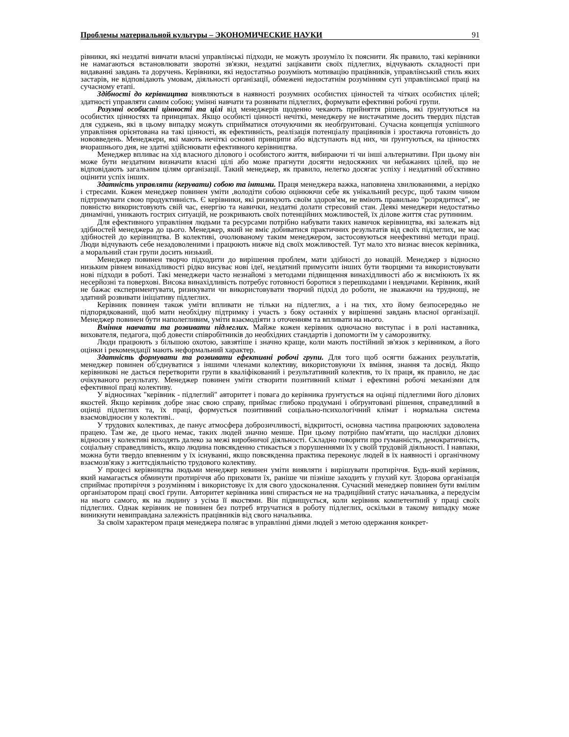Проблемы материальной культуры – ЭКОНОМИЧЕСКИЕ НАУКИ 91
рівники, які нездатні вивчати власні управлінські підходи, не можуть зрозуміло їх пояснити. Як правило, такі керівники не намагаються встановлювати зворотні зв'язки, нездатні зацікавити своїх підлеглих, відчувають складності при видаванні завдань та доручень. Керівники, які недостатньо розуміють мотивацію працівників, управлінський стиль яких застарів, не відповідають умовам, діяльності організації, обмежені недостатнім розумінням суті управлінської праці на сучасному етапі.
Здібності до керівництва виявляються в наявності розумних особистих цінностей та чітких особистих цілей; здатності управляти самим собою; умінні навчати та розвивати підлеглих, формувати ефективні робочі групи.
Розумні особисті цінності та цілі від менеджерів щоденно чекають прийняття рішень, які ґрунтуються на особистих цінностях та принципах. Якщо особисті цінності нечіткі, менеджеру не вистачатиме досить твердих підстав для суджень, які в цьому випадку можуть сприйматися оточуючими як необґрунтовані. Сучасна концепція успішного управління орієнтована на такі цінності, як ефективність, реалізація потенціалу працівників і зростаюча готовність до нововведень. Менеджери, які мають нечіткі основні принципи або відступають від них, чи ґрунтуються, на цінностях вчорашнього дня, не здатні здійснювати ефективного керівництва.
Менеджер впливає на хід власного ділового і особистого життя, вибираючи ті чи інші альтернативи. При цьому він може бути нездатним визначати власні цілі або може прагнути досягти недосяжних чи небажаних цілей, що не відповідають загальним цілям організації. Такий менеджер, як правило, нелегко досягає успіху і нездатний об'єктивно оцінити успіх інших.
Здатність управляти (керувати) собою та інтими. Праця менеджера важка, наповнена хвилюваннями, а нерідко і стресами. Кожен менеджер повинен уміти ,володіти собою оцінюючи себе як унікальний ресурс, щоб таким чином підтримувати свою продуктивність. Є керівники, які ризикують своїм здоров'ям, не вміють правильно "розрядитися", не повністю використовують свій час, енергію та навички, нездатні долати стресовий стан. Деякі менеджери недостатньо динамічні, уникають гострих ситуацій, не розкривають своїх потенційних можливостей, їх ділове життя стає рутинним.
Для ефективного управління людьми та ресурсами потрібно набувати таких навичок керівництва, які залежать від здібностей менеджера до цього. Менеджер, який не вміє добиватися практичних результатів від своїх підлеглих, не має здібностей до керівництва. В колективі, очолюваному таким менеджером, застосовуються неефективні методи праці. Люди відчувають себе незадоволеними і працюють нижче від своїх можливостей. Тут мало хто визнає внесок керівника, а моральний стан групи досить низький.
Менеджер повинен творчо підходити до вирішення проблем, мати здібності до новацій. Менеджер з відносно низьким рівнем винахідливості рідко висуває нові ідеї, нездатний примусити інших бути творцями та використовувати нові підходи в роботі. Такі менеджери часто незнайомі з методами підвищення винахідливості або ж висміюють їх як несерйозні та поверхові. Висока винахідливість потребує готовності боротися з перешкодами і невдачами. Керівник, який не бажає експериментувати, ризикувати чи використовувати творчий підхід до роботи, не зважаючи на труднощі, не здатний розвивати ініціативу підлеглих.
Керівник повинен також уміти впливати не тільки на підлеглих, а і на тих, хто йому безпосередньо не підпорядкований, щоб мати необхідну підтримку і участь з боку останніх у вирішенні завдань власної організації. Менеджер повинен бути наполегливим, уміти взаємодіяти з оточенням та впливати на нього.
Вміння навчати та розвивати підлеглих. Майже кожен керівник одночасно виступає і в ролі наставника, вихователя, педагога, щоб довести співробітників до необхідних стандартів і допомогти їм у саморозвитку.
Люди працюють з більшою охотою, завзятіше і значно краще, коли мають постійний зв'язок з керівником, а його оцінки і рекомендації мають неформальний характер.
Здатність формувати та розвивати ефективні робочі групи. Для того щоб осягти бажаних результатів, менеджер повинен об'єднуватися з іншими членами колективу, використовуючи їх вміння, знання та досвід. Якщо керівникові не дається перетворити групи в кваліфікований і результативний колектив, то їх праця, як правило, не дає очікуваного результату. Менеджер повинен уміти створити позитивний клімат і ефективні робочі механізми для ефективної праці колективу.
У відносинах "керівник - підлеглий" авторитет і повага до керівника ґрунтується на оцінці підлеглими його ділових якостей. Якщо керівник добре знає свою справу, приймає глибоко продумані і обґрунтовані рішення, справедливий в оцінці підлеглих та, їх праці, формується позитивний соціально-психологічний клімат і нормальна система взаємовідносин у колективі..
У трудових колективах, де панує атмосфера доброзичливості, відкритості, основна частина працюючих задоволена працею. Там же, де цього немає, таких людей значно менше. При цьому потрібно пам'ятати, що наслідки ділових відносин у колективі виходять далеко за межі виробничої діяльності. Складно говорити про гуманність, демократичність, соціальну справедливість, якщо людина повсякденно стикається з порушеннями їх у своїй трудовій діяльності. І навпаки, можна бути твердо впевненим у їх існуванні, якщо повсякденна практика переконує людей в їх наявності і органічному взаємозв'язку з життєдіяльністю трудового колективу.
У процесі керівництва людьми менеджер невинен уміти виявляти і вирішувати протиріччя. Будь-який керівник, який намагається обминути протиріччя або приховати їх, раніше чи пізніше заходить у глухий кут. Здорова організація сприймає протиріччя з розумінням і використовує їх для свого удосконалення. Сучасний менеджер повинен бути вмілим організатором праці своєї групи. Авторитет керівника нині спирається не на традиційний статус начальника, а передусім на нього самого, як на людину з усіма її якостями. Він підвищується, коли керівник компетентний у праці своїх підлеглих. Однак керівник не повинен без потреб втручатися в роботу підлеглих, оскільки в такому випадку може виникнути невиправдана залежність працівників від свого начальника.
За своїм характером праця менеджера полягає в управлінні діями людей з метою одержання конкрет-